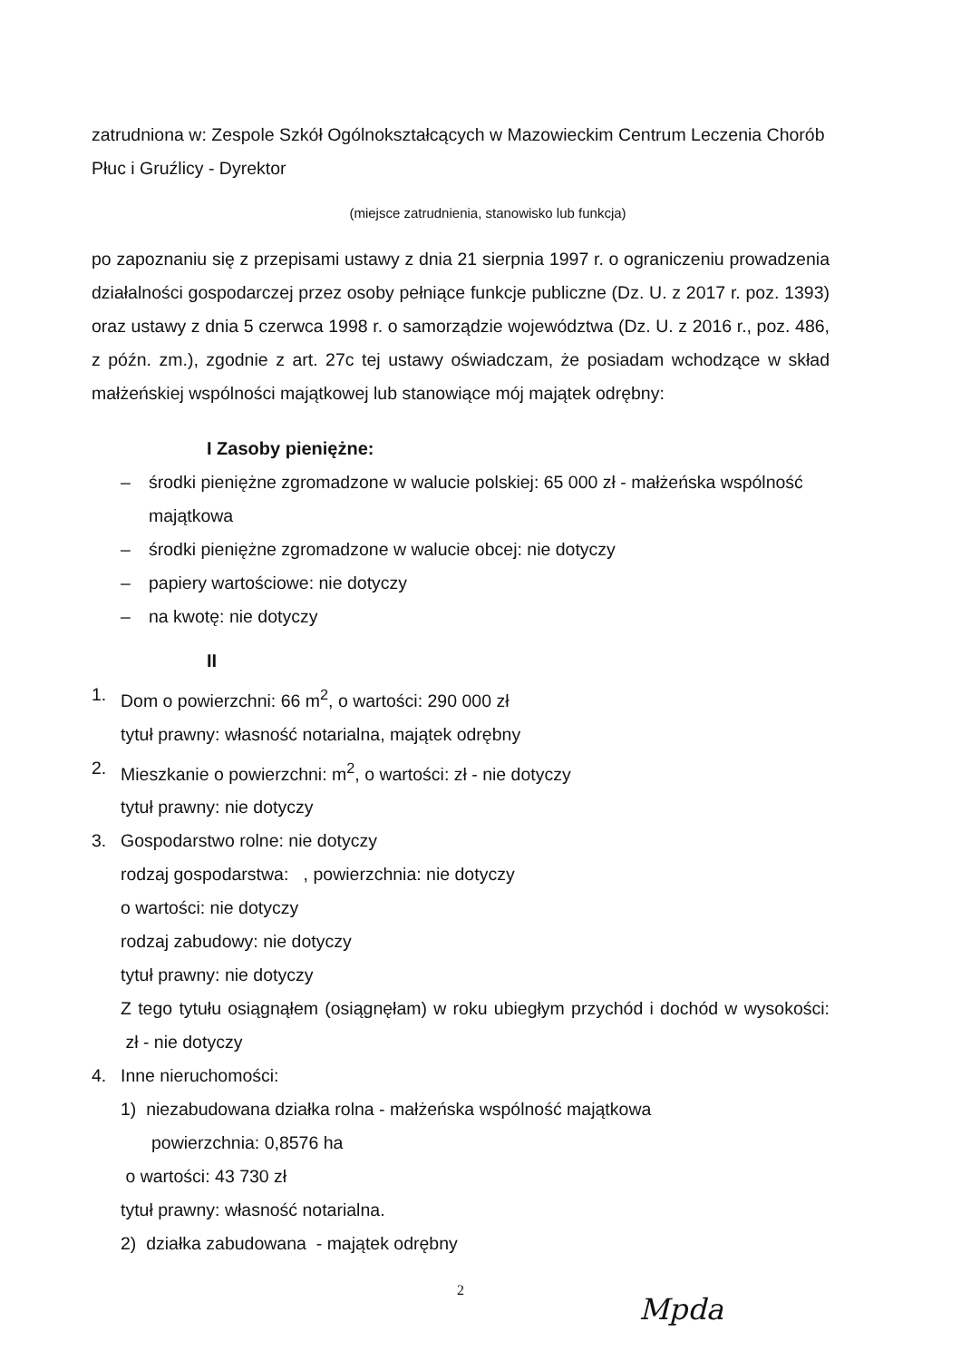zatrudniona w: Zespole Szkół Ogólnokształcących w Mazowieckim Centrum Leczenia Chorób Płuc i Gruźlicy - Dyrektor
(miejsce zatrudnienia, stanowisko lub funkcja)
po zapoznaniu się z przepisami ustawy z dnia 21 sierpnia 1997 r. o ograniczeniu prowadzenia działalności gospodarczej przez osoby pełniące funkcje publiczne (Dz. U. z 2017 r. poz. 1393) oraz ustawy z dnia 5 czerwca 1998 r. o samorządzie województwa (Dz. U. z 2016 r., poz. 486, z późn. zm.), zgodnie z art. 27c tej ustawy oświadczam, że posiadam wchodzące w skład małżeńskiej wspólności majątkowej lub stanowiące mój majątek odrębny:
I Zasoby pieniężne:
– środki pieniężne zgromadzone w walucie polskiej: 65 000 zł - małżeńska wspólność majątkowa
– środki pieniężne zgromadzone w walucie obcej: nie dotyczy
– papiery wartościowe: nie dotyczy
– na kwotę: nie dotyczy
II
1. Dom o powierzchni: 66 m<sup>2</sup>, o wartości: 290 000 zł
tytuł prawny: własność notarialna, majątek odrębny
2. Mieszkanie o powierzchni: m<sup>2</sup>, o wartości: zł - nie dotyczy
tytuł prawny: nie dotyczy
3. Gospodarstwo rolne: nie dotyczy
rodzaj gospodarstwa: , powierzchnia: nie dotyczy
o wartości: nie dotyczy
rodzaj zabudowy: nie dotyczy
tytuł prawny: nie dotyczy
Z tego tytułu osiągnąłem (osiągnęłam) w roku ubiegłym przychód i dochód w wysokości: zł - nie dotyczy
4. Inne nieruchomości:
1) niezabudowana działka rolna - małżeńska wspólność majątkowa
powierzchnia: 0,8576 ha
o wartości: 43 730 zł
tytuł prawny: własność notarialna.
2) działka zabudowana - majątek odrębny
2
Mpda